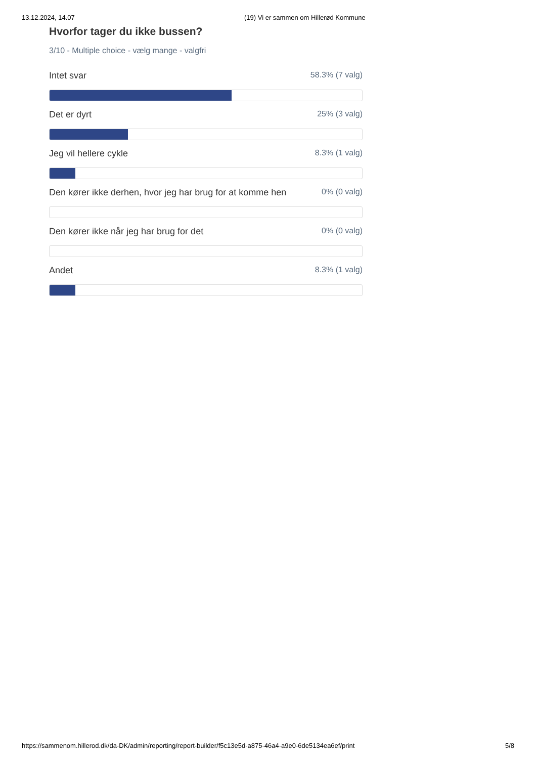13.12.2024, 14.07 (19) Vi er sammen om Hillerød Kommune
Hvorfor tager du ikke bussen?
3/10 - Multiple choice - vælg mange - valgfri
Intet svar 58.3% (7 valg)
Det er dyrt 25% (3 valg)
Jeg vil hellere cykle 8.3% (1 valg)
Den kører ikke derhen, hvor jeg har brug for at komme hen 0% (0 valg)
Den kører ikke når jeg har brug for det 0% (0 valg)
Andet 8.3% (1 valg)
https://sammenom.hillerod.dk/da-DK/admin/reporting/report-builder/f5c13e5d-a875-46a4-a9e0-6de5134ea6ef/print 5/8